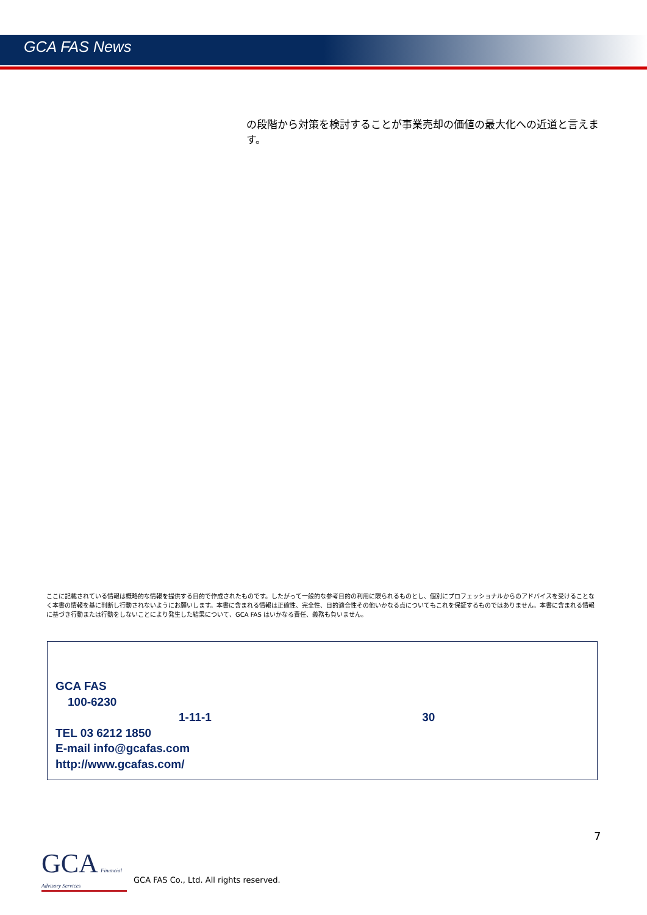GCA FAS News
の段階から対策を検討することが事業売却の価値の最大化への近道と言えます。
ここに記載されている情報は概略的な情報を提供する目的で作成されたものです。したがって一般的な参考目的の利用に限られるものとし、個別にプロフェッショナルからのアドバイスを受けることなく本書の情報を基に判断し行動されないようにお願いします。本書に含まれる情報は正確性、完全性、目的適合性その他いかなる点についてもこれを保証するものではありません。本書に含まれる情報に基づき行動または行動をしないことにより発生した結果について、GCA FAS はいかなる責任、義務も負いません。
GCA FAS
100-6230
1-11-1 30
TEL 03 6212 1850
E-mail info@gcafas.com
http://www.gcafas.com/
7
GCA Financial Advisory Services
GCA FAS Co., Ltd. All rights reserved.